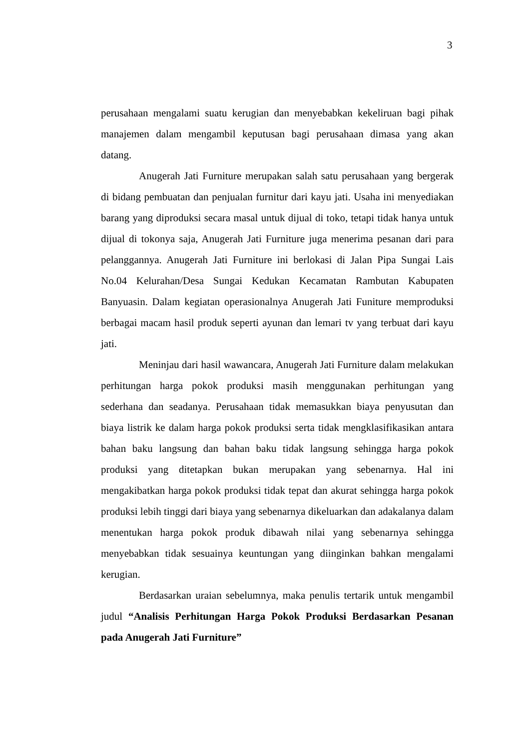3
perusahaan mengalami suatu kerugian dan menyebabkan kekeliruan bagi pihak manajemen dalam mengambil keputusan bagi perusahaan dimasa yang akan datang.
Anugerah Jati Furniture merupakan salah satu perusahaan yang bergerak di bidang pembuatan dan penjualan furnitur dari kayu jati. Usaha ini menyediakan barang yang diproduksi secara masal untuk dijual di toko, tetapi tidak hanya untuk dijual di tokonya saja, Anugerah Jati Furniture juga menerima pesanan dari para pelanggannya. Anugerah Jati Furniture ini berlokasi di Jalan Pipa Sungai Lais No.04 Kelurahan/Desa Sungai Kedukan Kecamatan Rambutan Kabupaten Banyuasin. Dalam kegiatan operasionalnya Anugerah Jati Funiture memproduksi berbagai macam hasil produk seperti ayunan dan lemari tv yang terbuat dari kayu jati.
Meninjau dari hasil wawancara, Anugerah Jati Furniture dalam melakukan perhitungan harga pokok produksi masih menggunakan perhitungan yang sederhana dan seadanya. Perusahaan tidak memasukkan biaya penyusutan dan biaya listrik ke dalam harga pokok produksi serta tidak mengklasifikasikan antara bahan baku langsung dan bahan baku tidak langsung sehingga harga pokok produksi yang ditetapkan bukan merupakan yang sebenarnya. Hal ini mengakibatkan harga pokok produksi tidak tepat dan akurat sehingga harga pokok produksi lebih tinggi dari biaya yang sebenarnya dikeluarkan dan adakalanya dalam menentukan harga pokok produk dibawah nilai yang sebenarnya sehingga menyebabkan tidak sesuainya keuntungan yang diinginkan bahkan mengalami kerugian.
Berdasarkan uraian sebelumnya, maka penulis tertarik untuk mengambil judul “Analisis Perhitungan Harga Pokok Produksi Berdasarkan Pesanan pada Anugerah Jati Furniture”